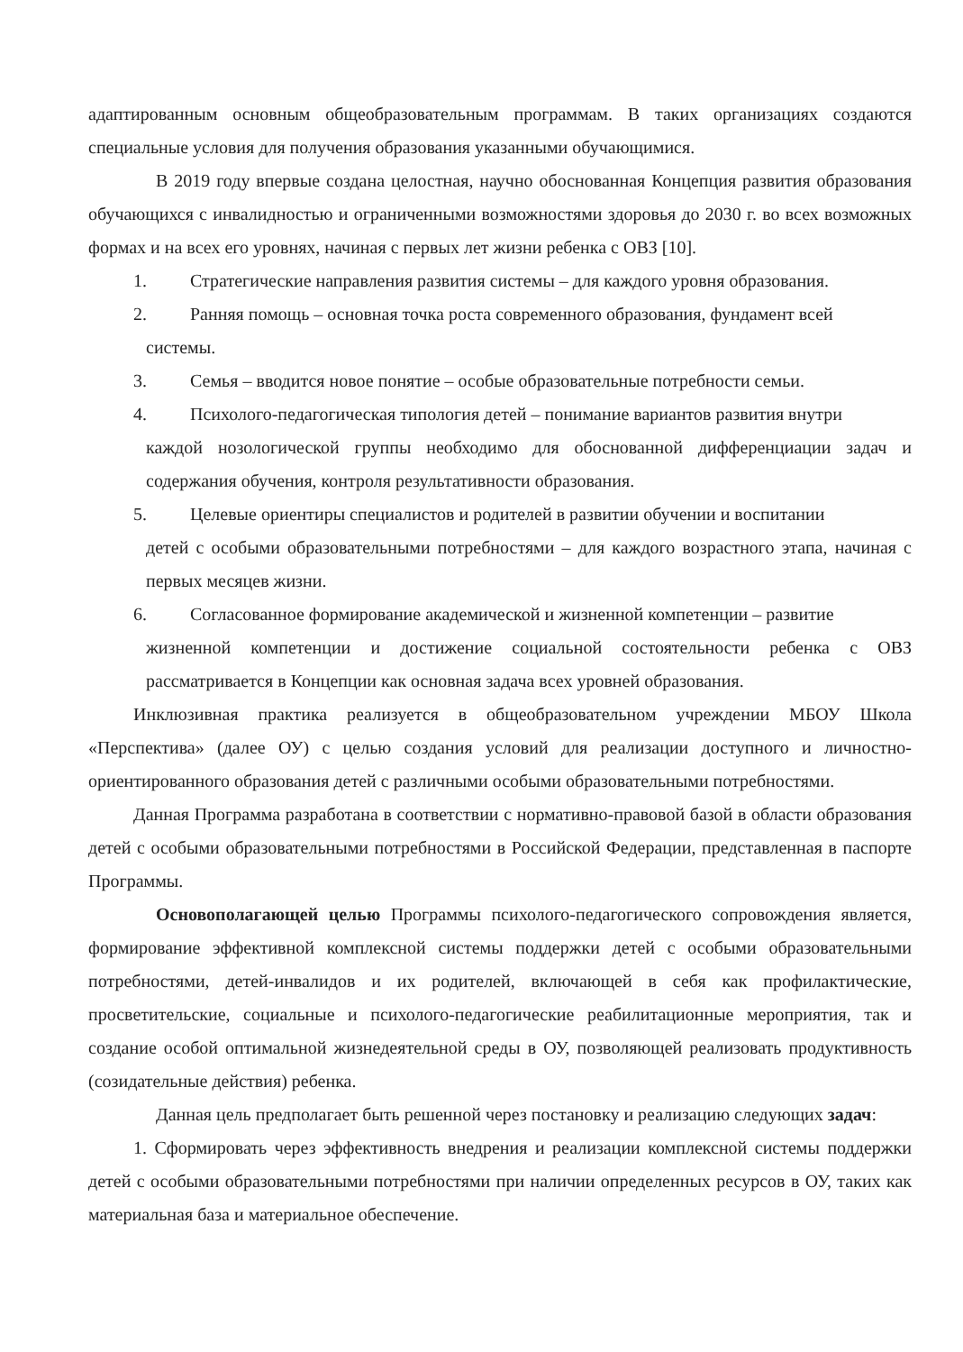адаптированным основным общеобразовательным программам. В таких организациях создаются специальные условия для получения образования указанными обучающимися.
В 2019 году впервые создана целостная, научно обоснованная Концепция развития образования обучающихся с инвалидностью и ограниченными возможностями здоровья до 2030 г. во всех возможных формах и на всех его уровнях, начиная с первых лет жизни ребенка с ОВЗ [10].
1. Стратегические направления развития системы – для каждого уровня образования.
2. Ранняя помощь – основная точка роста современного образования, фундамент всей
системы.
3. Семья – вводится новое понятие – особые образовательные потребности семьи.
4. Психолого-педагогическая типология детей – понимание вариантов развития внутри
каждой нозологической группы необходимо для обоснованной дифференциации задач и содержания обучения, контроля результативности образования.
5. Целевые ориентиры специалистов и родителей в развитии обучении и воспитании
детей с особыми образовательными потребностями – для каждого возрастного этапа, начиная с первых месяцев жизни.
6. Согласованное формирование академической и жизненной компетенции – развитие
жизненной компетенции и достижение социальной состоятельности ребенка с ОВЗ рассматривается в Концепции как основная задача всех уровней образования.
Инклюзивная практика реализуется в общеобразовательном учреждении МБОУ Школа «Перспектива» (далее ОУ) с целью создания условий для реализации доступного и личностно-ориентированного образования детей с различными особыми образовательными потребностями.
Данная Программа разработана в соответствии с нормативно-правовой базой в области образования детей с особыми образовательными потребностями в Российской Федерации, представленная в паспорте Программы.
Основополагающей целью Программы психолого-педагогического сопровождения является, формирование эффективной комплексной системы поддержки детей с особыми образовательными потребностями, детей-инвалидов и их родителей, включающей в себя как профилактические, просветительские, социальные и психолого-педагогические реабилитационные мероприятия, так и создание особой оптимальной жизнедеятельной среды в ОУ, позволяющей реализовать продуктивность (созидательные действия) ребенка.
Данная цель предполагает быть решенной через постановку и реализацию следующих задач:
1. Сформировать через эффективность внедрения и реализации комплексной системы поддержки детей с особыми образовательными потребностями при наличии определенных ресурсов в ОУ, таких как материальная база и материальное обеспечение.